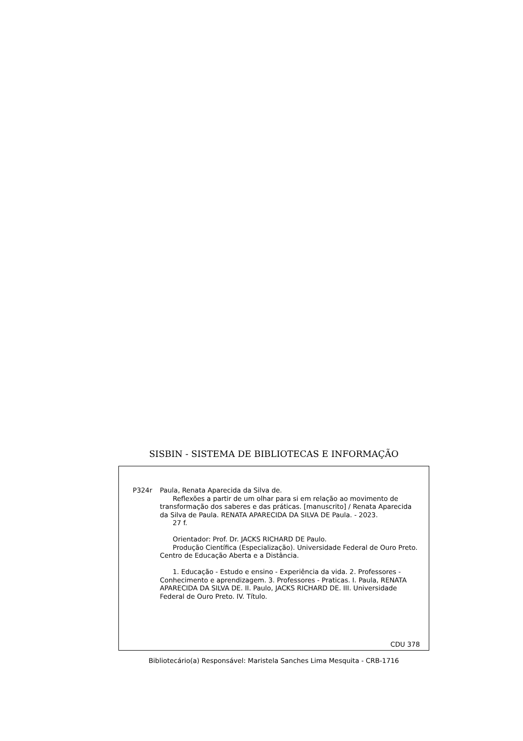SISBIN - SISTEMA DE BIBLIOTECAS E INFORMAÇÃO
P324r Paula, Renata Aparecida da Silva de.
Reflexões a partir de um olhar para si em relação ao movimento de transformação dos saberes e das práticas. [manuscrito] / Renata Aparecida da Silva de Paula. RENATA APARECIDA DA SILVA DE Paula. - 2023.
27 f.
Orientador: Prof. Dr. JACKS RICHARD DE Paulo.
Produção Científica (Especialização). Universidade Federal de Ouro Preto. Centro de Educação Aberta e a Distância.
1. Educação - Estudo e ensino - Experiência da vida. 2. Professores - Conhecimento e aprendizagem. 3. Professores - Praticas. I. Paula, RENATA APARECIDA DA SILVA DE. II. Paulo, JACKS RICHARD DE. III. Universidade Federal de Ouro Preto. IV. Título.
CDU 378
Bibliotecário(a) Responsável: Maristela Sanches Lima Mesquita - CRB-1716